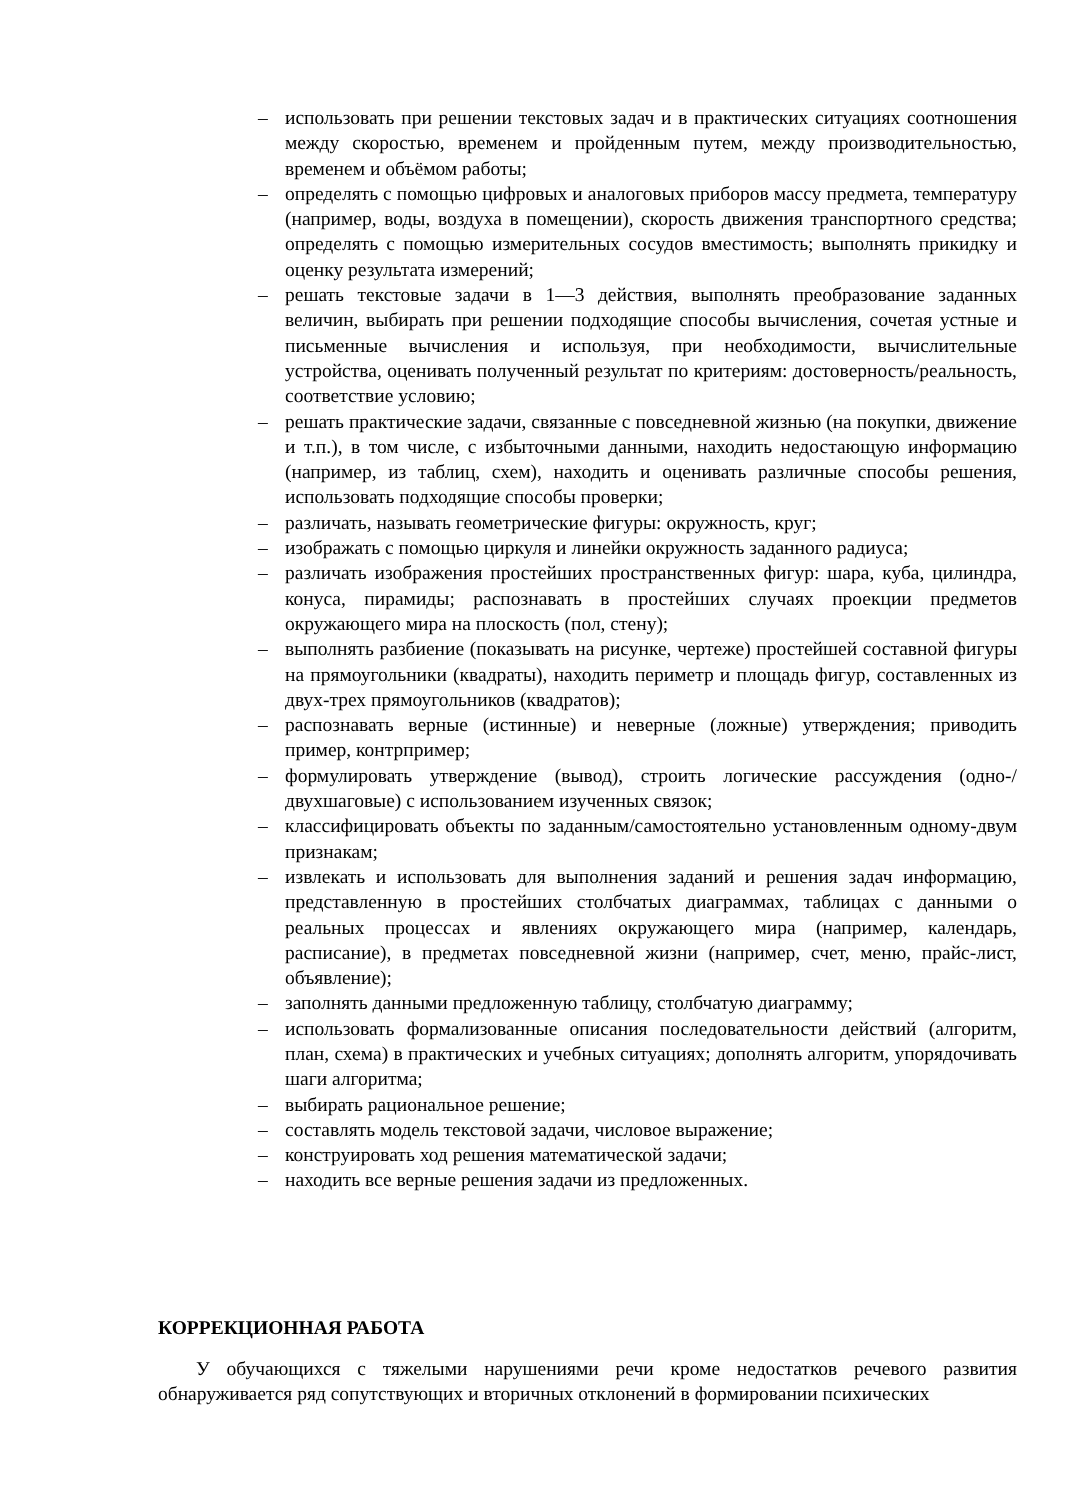– использовать при решении текстовых задач и в практических ситуациях соотношения между скоростью, временем и пройденным путем, между производительностью, временем и объёмом работы;
– определять с помощью цифровых и аналоговых приборов массу предмета, температуру (например, воды, воздуха в помещении), скорость движения транспортного средства; определять с помощью измерительных сосудов вместимость; выполнять прикидку и оценку результата измерений;
– решать текстовые задачи в 1—3 действия, выполнять преобразование заданных величин, выбирать при решении подходящие способы вычисления, сочетая устные и письменные вычисления и используя, при необходимости, вычислительные устройства, оценивать полученный результат по критериям: достоверность/реальность, соответствие условию;
– решать практические задачи, связанные с повседневной жизнью (на покупки, движение и т.п.), в том числе, с избыточными данными, находить недостающую информацию (например, из таблиц, схем), находить и оценивать различные способы решения, использовать подходящие способы проверки;
– различать, называть геометрические фигуры: окружность, круг;
– изображать с помощью циркуля и линейки окружность заданного радиуса;
– различать изображения простейших пространственных фигур: шара, куба, цилиндра, конуса, пирамиды; распознавать в простейших случаях проекции предметов окружающего мира на плоскость (пол, стену);
– выполнять разбиение (показывать на рисунке, чертеже) простейшей составной фигуры на прямоугольники (квадраты), находить периметр и площадь фигур, составленных из двух-трех прямоугольников (квадратов);
– распознавать верные (истинные) и неверные (ложные) утверждения; приводить пример, контрпример;
– формулировать утверждение (вывод), строить логические рассуждения (одно-/двухшаговые) с использованием изученных связок;
– классифицировать объекты по заданным/самостоятельно установленным одному-двум признакам;
– извлекать и использовать для выполнения заданий и решения задач информацию, представленную в простейших столбчатых диаграммах, таблицах с данными о реальных процессах и явлениях окружающего мира (например, календарь, расписание), в предметах повседневной жизни (например, счет, меню, прайс-лист, объявление);
– заполнять данными предложенную таблицу, столбчатую диаграмму;
– использовать формализованные описания последовательности действий (алгоритм, план, схема) в практических и учебных ситуациях; дополнять алгоритм, упорядочивать шаги алгоритма;
– выбирать рациональное решение;
– составлять модель текстовой задачи, числовое выражение;
– конструировать ход решения математической задачи;
– находить все верные решения задачи из предложенных.
КОРРЕКЦИОННАЯ РАБОТА
У обучающихся с тяжелыми нарушениями речи кроме недостатков речевого развития обнаруживается ряд сопутствующих и вторичных отклонений в формировании психических